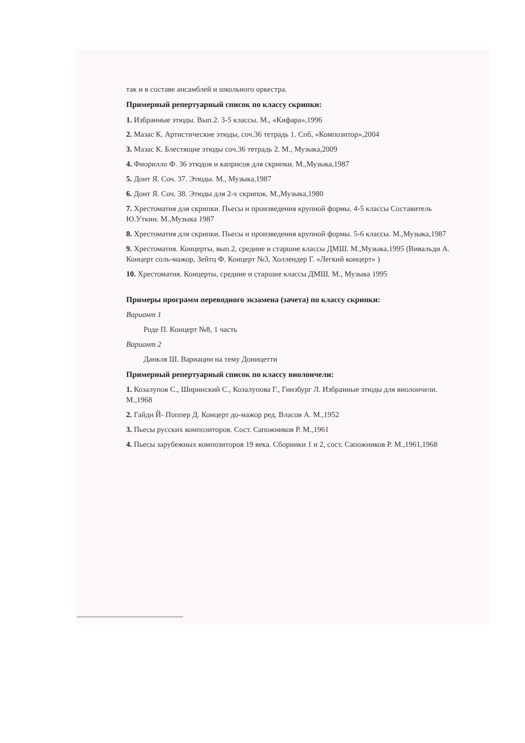так и в составе ансамблей и школьного оркестра.
Примерный репертуарный список по классу скрипки:
1. Избранные этюды. Вып.2. 3-5 классы. М., «Кифара»,1996
2. Мазас К. Артистические этюды, соч.36 тетрадь 1. Спб, «Композитор»,2004
3. Мазас К. Блестящие этюды соч.36 тетрадь 2. М., Музыка,2009
4. Фиорилло Ф. 36 этюдов и каприсов для скрипки. М.,Музыка,1987
5. Донт Я. Соч. 37. Этюды. М., Музыка,1987
6. Донт Я. Соч. 38. Этюды для 2-х скрипок. М.,Музыка,1980
7. Хрестоматия для скрипки. Пьесы и произведения крупной формы. 4-5 классы Составитель Ю.Уткин. М.,Музыка 1987
8. Хрестоматия для скрипки. Пьесы и произведения крупной формы. 5-6 классы. М.,Музыка,1987
9. Хрестоматия. Концерты, вып.2, средние и старшие классы ДМШ. М.,Музыка,1995 (Вивальди А. Концерт соль-мажор, Зейтц Ф. Концерт №3, Холлендер Г. «Легкий концерт» )
10. Хрестоматия. Концерты, средние и старшие классы ДМШ. М., Музыка 1995
Примеры программ переводного экзамена (зачета) по классу скрипки:
Вариант 1
Роде П. Концерт №8, 1 часть
Вариант 2
Данкля Ш. Вариации на тему Доницетти
Примерный репертуарный список по классу виолончели:
1. Козалупов С., Ширинский С., Козалупова Г., Гинзбург Л. Избранные этюды для виолончели. М.,1968
2. Гайдн Й- Поппер Д. Концерт до-мажор ред. Власов А. М.,1952
3. Пьесы русских композиторов. Сост. Сапожников Р. М.,1961
4. Пьесы зарубежных композиторов 19 века. Сборники 1 и 2, сост. Сапожников Р. М.,1961,1968